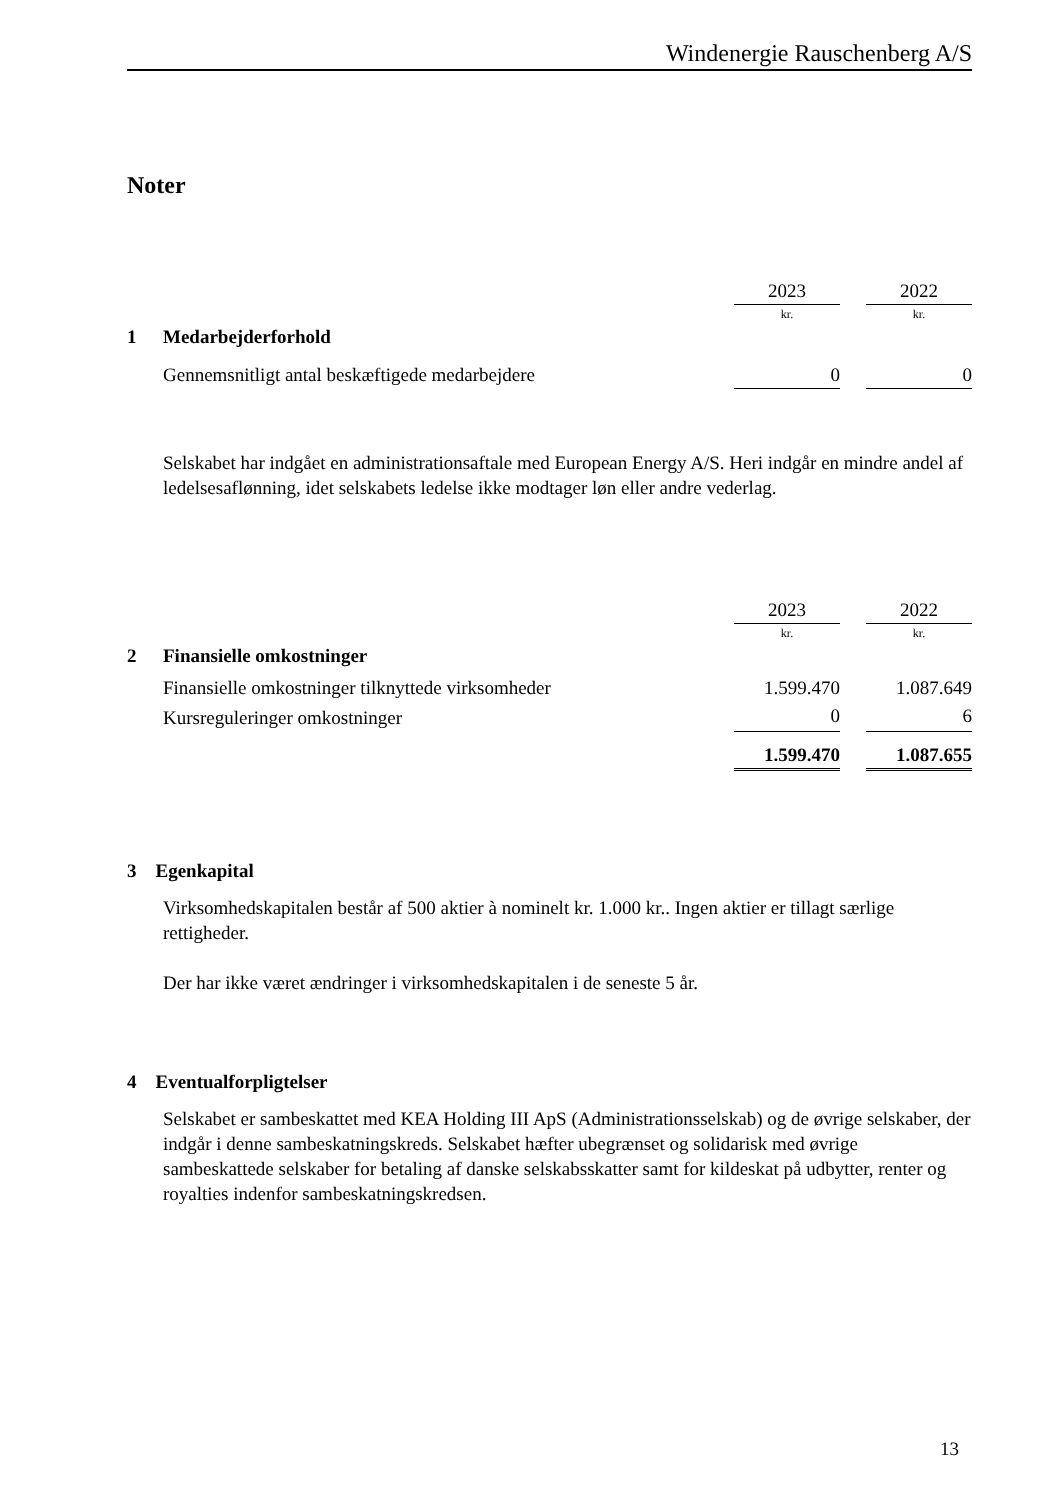Windenergie Rauschenberg A/S
Noter
| | | 2023 | | 2022 |
| | | kr. | | kr. |
| 1 | Medarbejderforhold | | | |
| | Gennemsnitligt antal beskæftigede medarbejdere | 0 | | 0 |
Selskabet har indgået en administrationsaftale med European Energy A/S. Heri indgår en mindre andel af ledelsesaflønning, idet selskabets ledelse ikke modtager løn eller andre vederlag.
| | | 2023 | | 2022 |
| | | kr. | | kr. |
| 2 | Finansielle omkostninger | | | |
| | Finansielle omkostninger tilknyttede virksomheder | 1.599.470 | | 1.087.649 |
| | Kursreguleringer omkostninger | 0 | | 6 |
| | | 1.599.470 | | 1.087.655 |
3 Egenkapital
Virksomhedskapitalen består af 500 aktier à nominelt kr. 1.000 kr.. Ingen aktier er tillagt særlige rettigheder.
Der har ikke været ændringer i virksomhedskapitalen i de seneste 5 år.
4 Eventualforpligtelser
Selskabet er sambeskattet med KEA Holding III ApS (Administrationsselskab) og de øvrige selskaber, der indgår i denne sambeskatningskreds. Selskabet hæfter ubegrænset og solidarisk med øvrige sambeskattede selskaber for betaling af danske selskabsskatter samt for kildeskat på udbytter, renter og royalties indenfor sambeskatningskredsen.
13